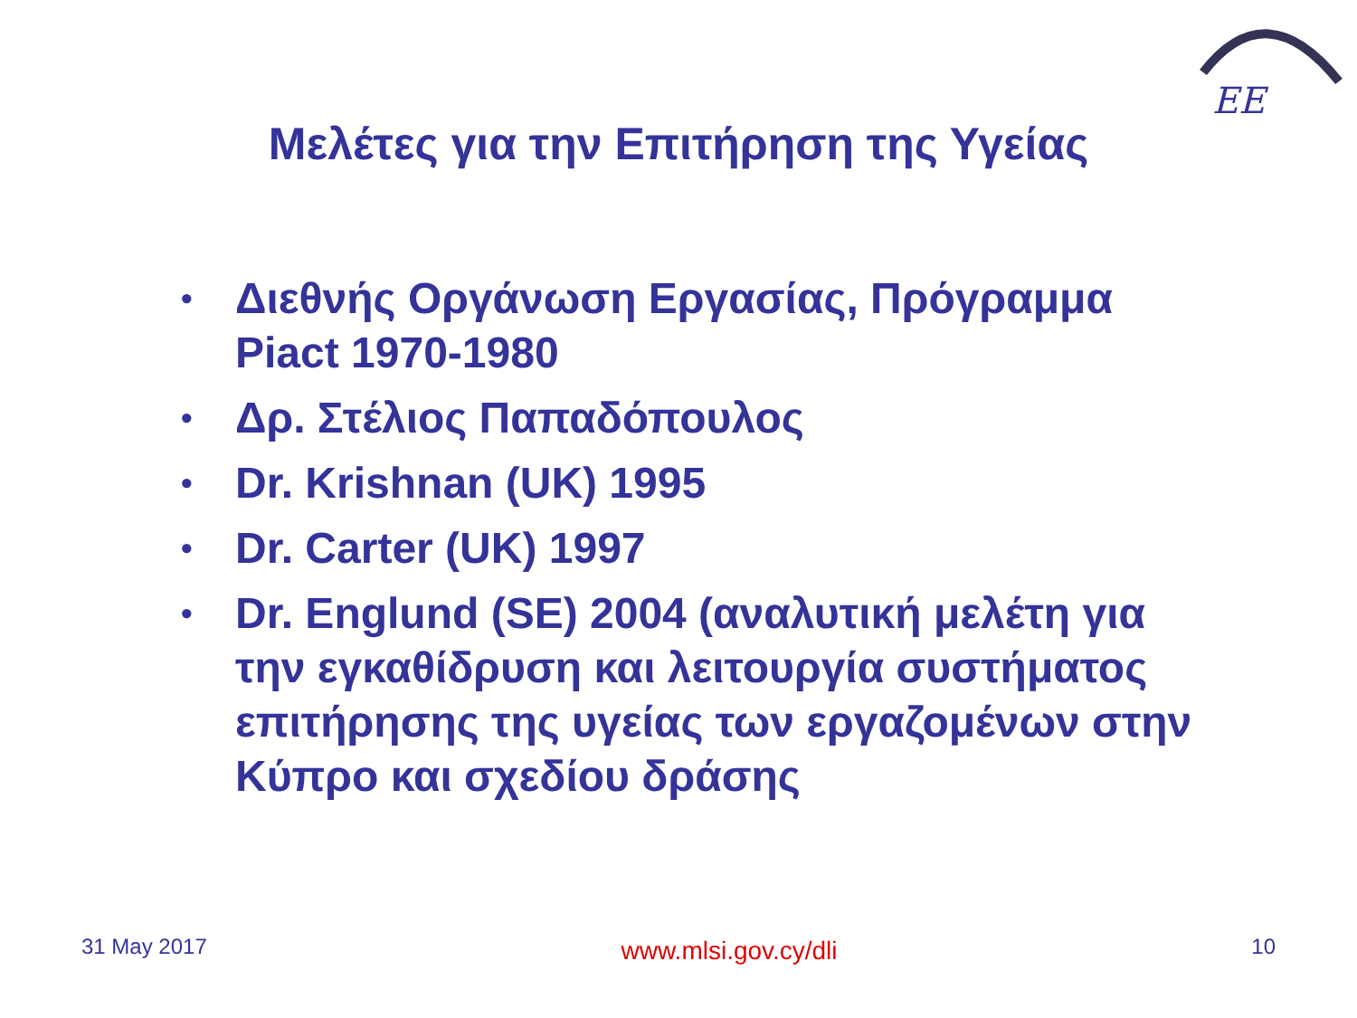EE
Μελέτες για την Επιτήρηση της Υγείας
• Διεθνής Οργάνωση Εργασίας, Πρόγραμμα Piact 1970-1980
• Δρ. Στέλιος Παπαδόπουλος
• Dr. Krishnan (UK) 1995
• Dr. Carter (UK) 1997
• Dr. Englund (SE) 2004 (αναλυτική μελέτη για την εγκαθίδρυση και λειτουργία συστήματος επιτήρησης της υγείας των εργαζομένων στην Κύπρο και σχεδίου δράσης
31 May 2017 www.mlsi.gov.cy/dli 10